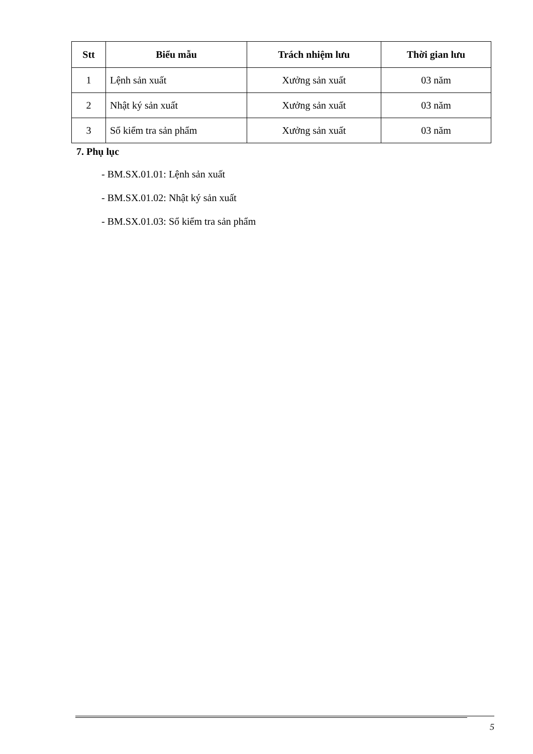| Stt | Biểu mẫu | Trách nhiệm lưu | Thời gian lưu |
| --- | --- | --- | --- |
| 1 | Lệnh sản xuất | Xưởng sản xuất | 03 năm |
| 2 | Nhật ký sản xuất | Xưởng sản xuất | 03 năm |
| 3 | Sổ kiểm tra sản phẩm | Xưởng sản xuất | 03 năm |
7. Phụ lục
- BM.SX.01.01: Lệnh sản xuất
- BM.SX.01.02: Nhật ký sản xuất
- BM.SX.01.03: Sổ kiểm tra sản phẩm
5